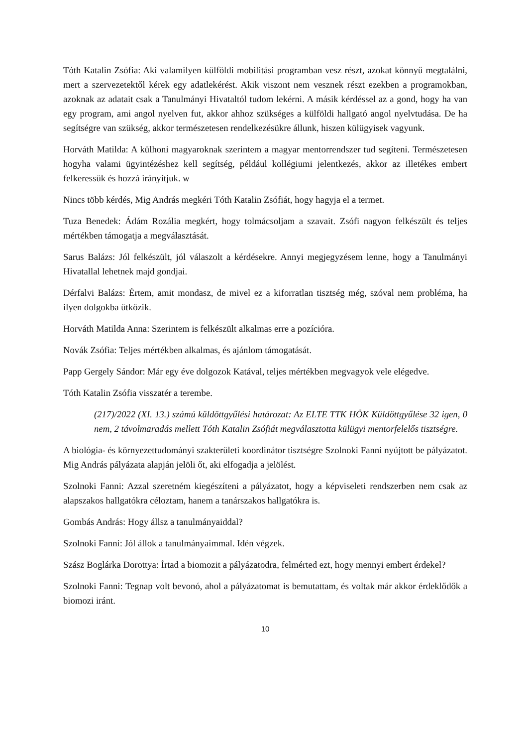Tóth Katalin Zsófia: Aki valamilyen külföldi mobilitási programban vesz részt, azokat könnyű megtalálni, mert a szervezetektől kérek egy adatlekérést. Akik viszont nem vesznek részt ezekben a programokban, azoknak az adatait csak a Tanulmányi Hivataltól tudom lekérni. A másik kérdéssel az a gond, hogy ha van egy program, ami angol nyelven fut, akkor ahhoz szükséges a külföldi hallgató angol nyelvtudása. De ha segítségre van szükség, akkor természetesen rendelkezésükre állunk, hiszen külügyisek vagyunk.
Horváth Matilda: A külhoni magyaroknak szerintem a magyar mentorrendszer tud segíteni. Természetesen hogyha valami ügyintézéshez kell segítség, például kollégiumi jelentkezés, akkor az illetékes embert felkeressük és hozzá irányítjuk. w
Nincs több kérdés, Mig András megkéri Tóth Katalin Zsófiát, hogy hagyja el a termet.
Tuza Benedek: Ádám Rozália megkért, hogy tolmácsoljam a szavait. Zsófi nagyon felkészült és teljes mértékben támogatja a megválasztását.
Sarus Balázs: Jól felkészült, jól válaszolt a kérdésekre. Annyi megjegyzésem lenne, hogy a Tanulmányi Hivatallal lehetnek majd gondjai.
Dérfalvi Balázs: Értem, amit mondasz, de mivel ez a kiforratlan tisztség még, szóval nem probléma, ha ilyen dolgokba ütközik.
Horváth Matilda Anna: Szerintem is felkészült alkalmas erre a pozícióra.
Novák Zsófia: Teljes mértékben alkalmas, és ajánlom támogatását.
Papp Gergely Sándor: Már egy éve dolgozok Katával, teljes mértékben megvagyok vele elégedve.
Tóth Katalin Zsófia visszatér a terembe.
(217)/2022 (XI. 13.) számú küldöttgyűlési határozat: Az ELTE TTK HÖK Küldöttgyűlése 32 igen, 0 nem, 2 távolmaradás mellett Tóth Katalin Zsófiát megválasztotta külügyi mentorfelelős tisztségre.
A biológia- és környezettudományi szakterületi koordinátor tisztségre Szolnoki Fanni nyújtott be pályázatot. Mig András pályázata alapján jelöli őt, aki elfogadja a jelölést.
Szolnoki Fanni: Azzal szeretném kiegészíteni a pályázatot, hogy a képviseleti rendszerben nem csak az alapszakos hallgatókra céloztam, hanem a tanárszakos hallgatókra is.
Gombás András: Hogy állsz a tanulmányaiddal?
Szolnoki Fanni: Jól állok a tanulmányaimmal. Idén végzek.
Szász Boglárka Dorottya: Írtad a biomozit a pályázatodra, felmérted ezt, hogy mennyi embert érdekel?
Szolnoki Fanni: Tegnap volt bevonó, ahol a pályázatomat is bemutattam, és voltak már akkor érdeklődők a biomozi iránt.
10